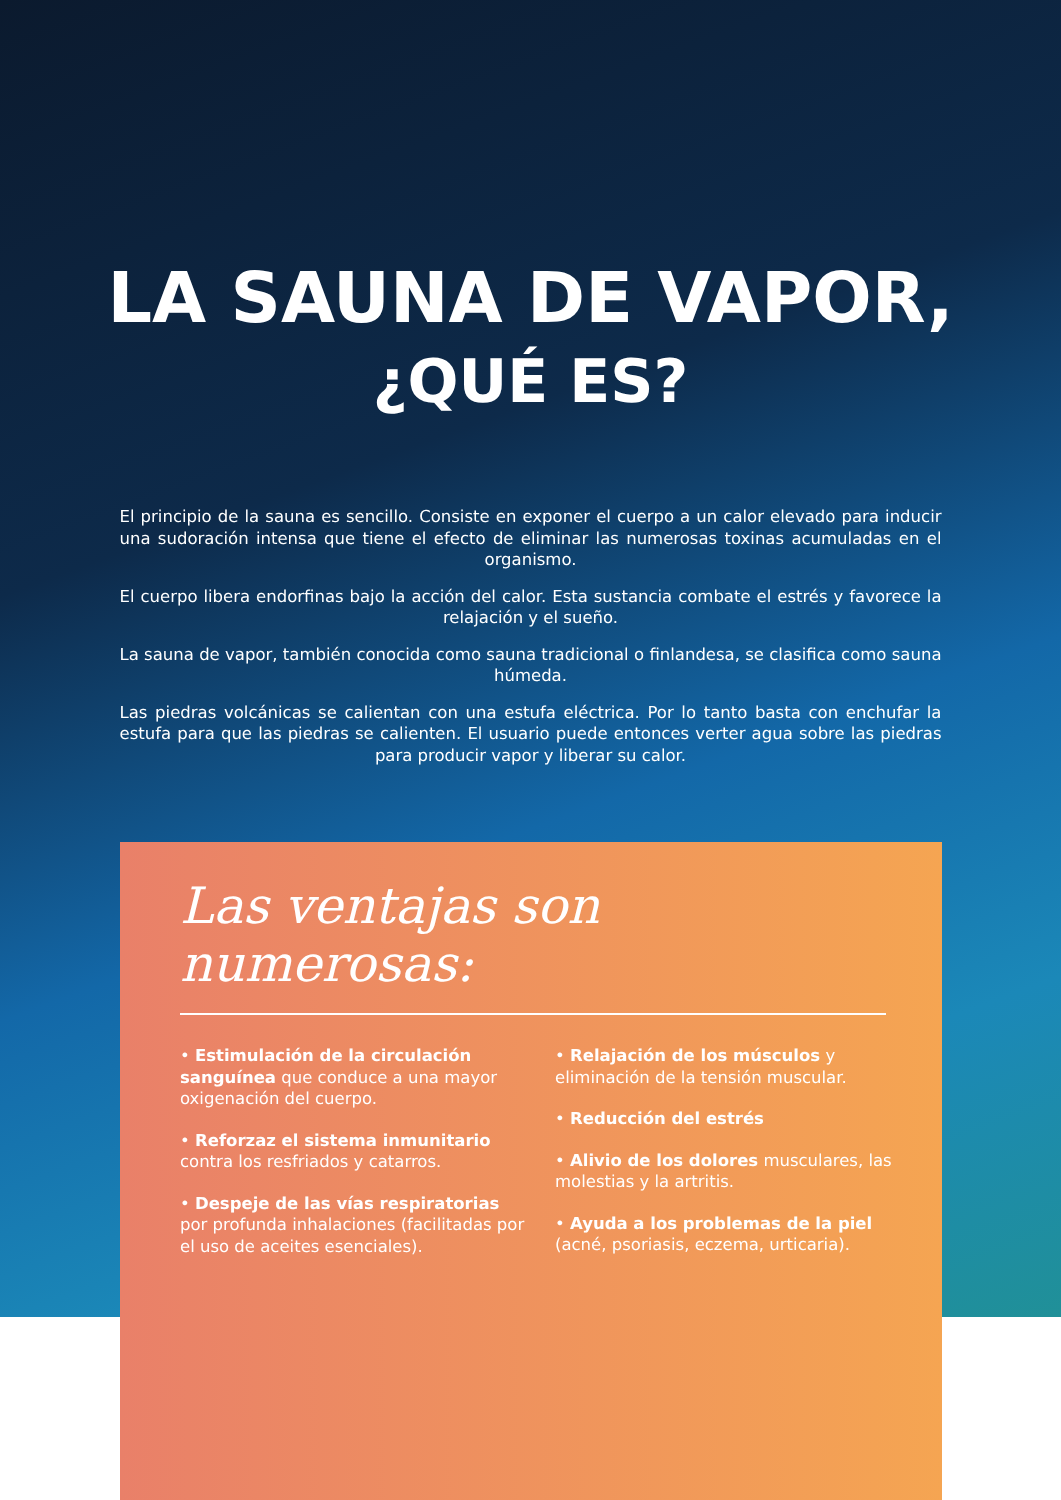LA SAUNA DE VAPOR,
¿QUÉ ES?
El principio de la sauna es sencillo. Consiste en exponer el cuerpo a un calor elevado para inducir una sudoración intensa que tiene el efecto de eliminar las numerosas toxinas acumuladas en el organismo.
El cuerpo libera endorfinas bajo la acción del calor. Esta sustancia combate el estrés y favorece la relajación y el sueño.
La sauna de vapor, también conocida como sauna tradicional o finlandesa, se clasifica como sauna húmeda.
Las piedras volcánicas se calientan con una estufa eléctrica. Por lo tanto basta con enchufar la estufa para que las piedras se calienten. El usuario puede entonces verter agua sobre las piedras para producir vapor y liberar su calor.
Las ventajas son numerosas:
• Estimulación de la circulación sanguínea que conduce a una mayor oxigenación del cuerpo.
• Reforzaz el sistema inmunitario contra los resfriados y catarros.
• Despeje de las vías respiratorias por profunda inhalaciones (facilitadas por el uso de aceites esenciales).
• Relajación de los músculos y eliminación de la tensión muscular.
• Reducción del estrés
• Alivio de los dolores musculares, las molestias y la artritis.
• Ayuda a los problemas de la piel (acné, psoriasis, eczema, urticaria).